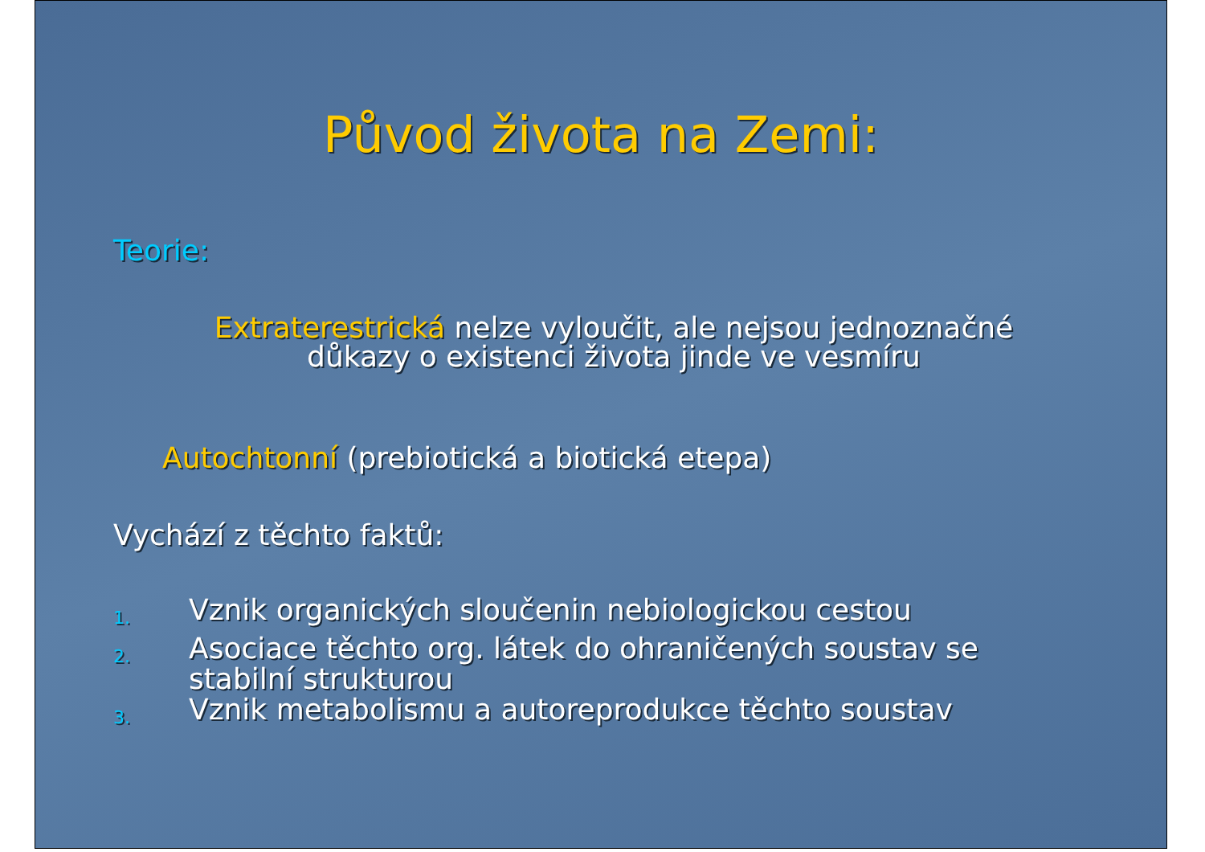Původ života na Zemi:
Teorie:
Extraterestrická nelze vyloučit, ale nejsou jednoznačné důkazy o existenci života jinde ve vesmíru
Autochtonní (prebiotická a biotická etepa)
Vychází z těchto faktů:
1. Vznik organických sloučenin nebiologickou cestou
2. Asociace těchto org. látek do ohraničených soustav se stabilní strukturou
3. Vznik metabolismu a autoreprodukce těchto soustav